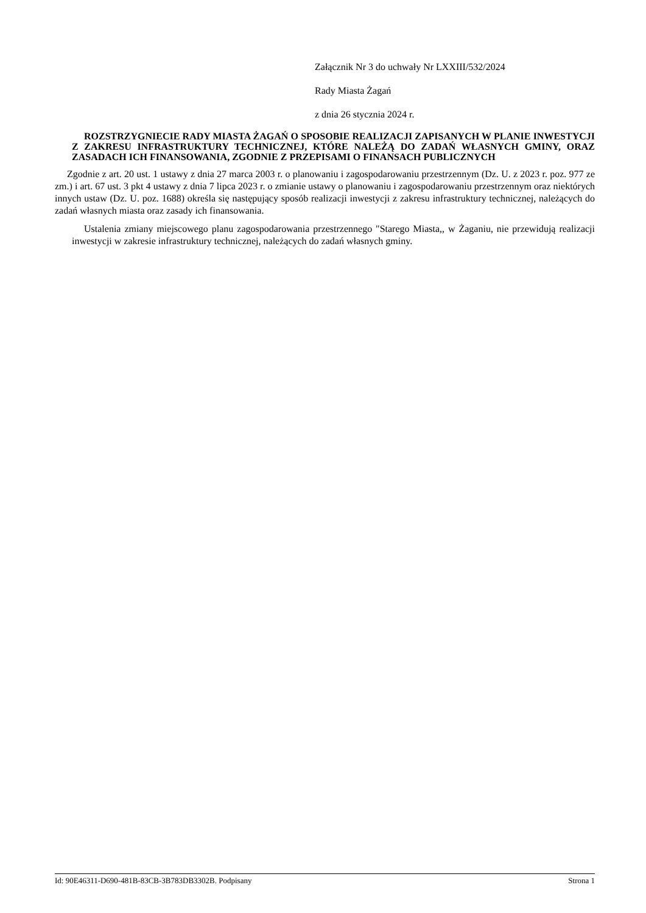Załącznik Nr 3 do uchwały Nr LXXIII/532/2024
Rady Miasta Żagań
z dnia 26 stycznia 2024 r.
ROZSTRZYGNIECIE RADY MIASTA ŻAGAŃ O SPOSOBIE REALIZACJI ZAPISANYCH W PLANIE INWESTYCJI Z ZAKRESU INFRASTRUKTURY TECHNICZNEJ, KTÓRE NALEŻĄ DO ZADAŃ WŁASNYCH GMINY, ORAZ ZASADACH ICH FINANSOWANIA, ZGODNIE Z PRZEPISAMI O FINANSACH PUBLICZNYCH
Zgodnie z art. 20 ust. 1 ustawy z dnia 27 marca 2003 r. o planowaniu i zagospodarowaniu przestrzennym (Dz. U. z 2023 r. poz. 977 ze zm.) i art. 67 ust. 3 pkt 4 ustawy z dnia 7 lipca 2023 r. o zmianie ustawy o planowaniu i zagospodarowaniu przestrzennym oraz niektórych innych ustaw (Dz. U. poz. 1688) określa się następujący sposób realizacji inwestycji z zakresu infrastruktury technicznej, należących do zadań własnych miasta oraz zasady ich finansowania.
Ustalenia zmiany miejscowego planu zagospodarowania przestrzennego "Starego Miasta,, w Żaganiu, nie przewidują realizacji inwestycji w zakresie infrastruktury technicznej, należących do zadań własnych gminy.
Id: 90E46311-D690-481B-83CB-3B783DB3302B. Podpisany Strona 1